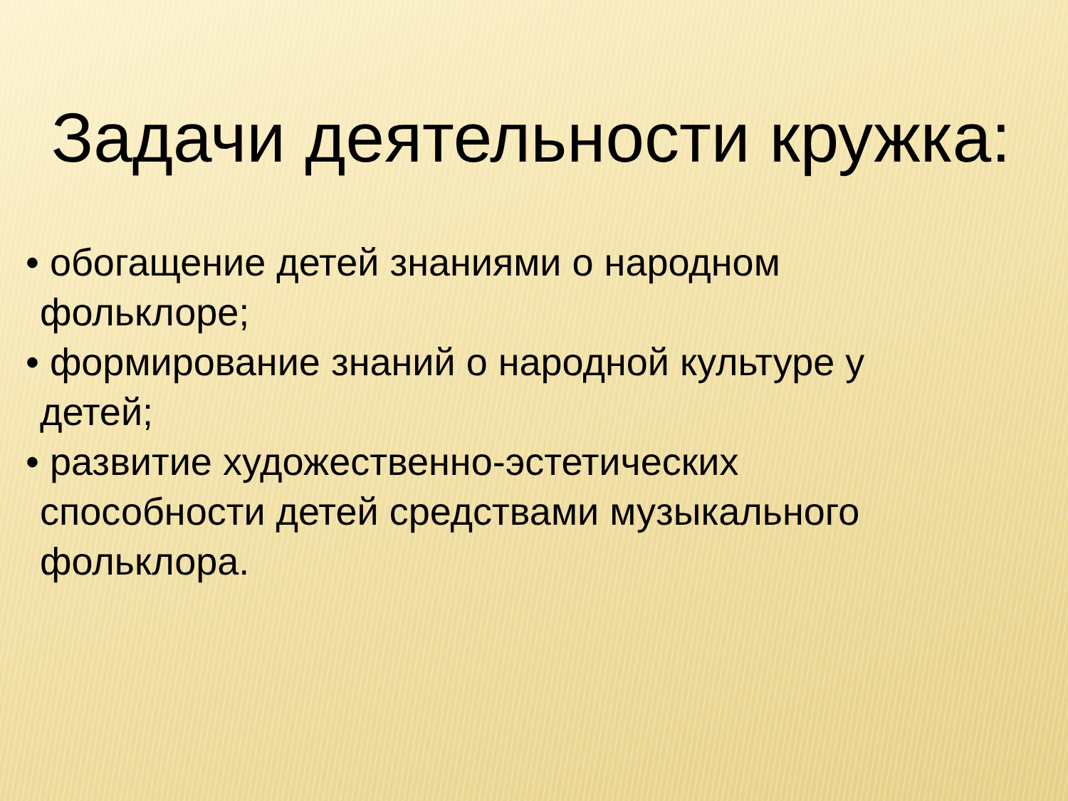Задачи деятельности кружка:
• обогащение детей знаниями о народном фольклоре;
• формирование знаний о народной культуре у детей;
• развитие художественно-эстетических способности детей средствами музыкального фольклора.